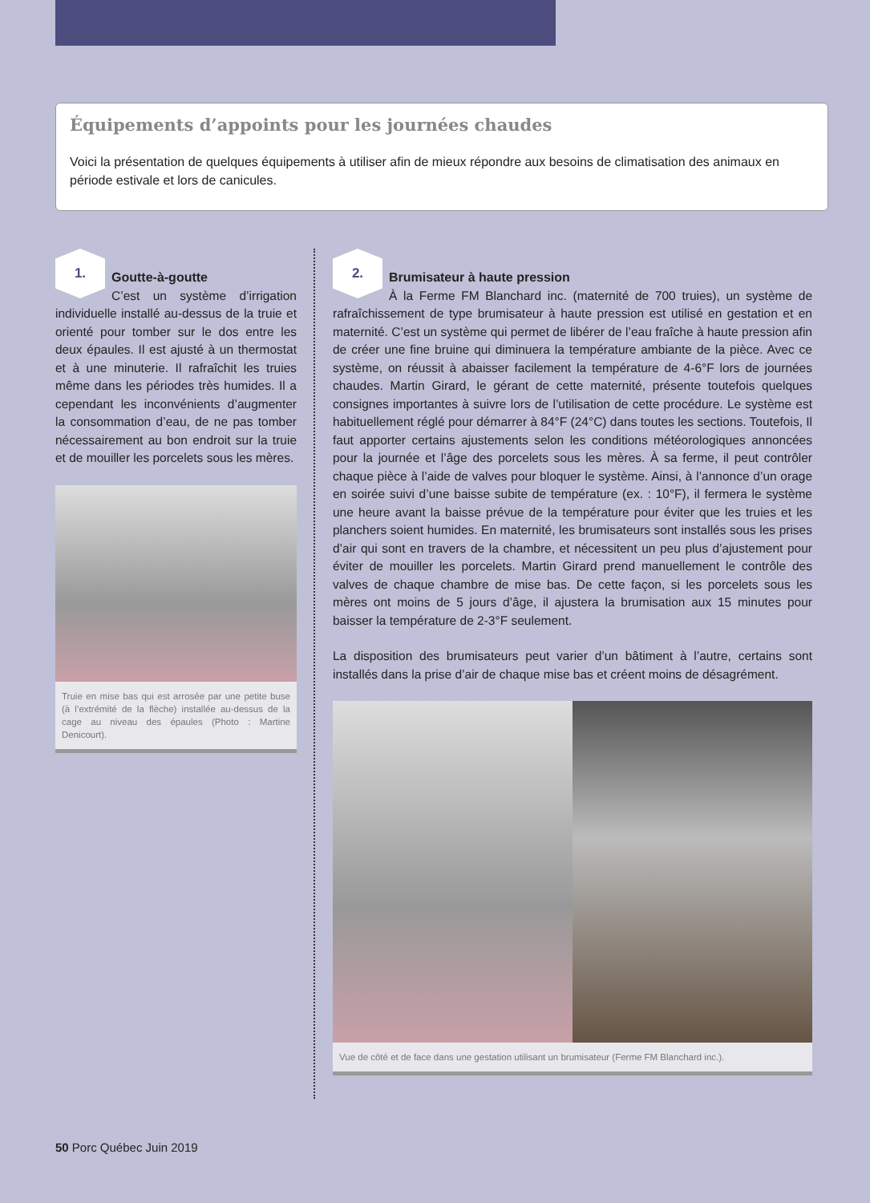Équipements d’appoints pour les journées chaudes
Voici la présentation de quelques équipements à utiliser afin de mieux répondre aux besoins de climatisation des animaux en période estivale et lors de canicules.
1.
Goutte-à-goutte
C’est un système d’irrigation individuelle installé au-dessus de la truie et orienté pour tomber sur le dos entre les deux épaules. Il est ajusté à un thermostat et à une minuterie. Il rafraîchit les truies même dans les périodes très humides. Il a cependant les inconvénients d’augmenter la consommation d’eau, de ne pas tomber nécessairement au bon endroit sur la truie et de mouiller les porcelets sous les mères.
Truie en mise bas qui est arrosée par une petite buse (à l’extrémité de la flèche) installée au-dessus de la cage au niveau des épaules (Photo : Martine Denicourt).
2.
Brumisateur à haute pression
À la Ferme FM Blanchard inc. (maternité de 700 truies), un système de rafraîchissement de type brumisateur à haute pression est utilisé en gestation et en maternité. C’est un système qui permet de libérer de l’eau fraîche à haute pression afin de créer une fine bruine qui diminuera la température ambiante de la pièce. Avec ce système, on réussit à abaisser facilement la température de 4-6°F lors de journées chaudes. Martin Girard, le gérant de cette maternité, présente toutefois quelques consignes importantes à suivre lors de l’utilisation de cette procédure. Le système est habituellement réglé pour démarrer à 84°F (24°C) dans toutes les sections. Toutefois, Il faut apporter certains ajustements selon les conditions météorologiques annoncées pour la journée et l’âge des porcelets sous les mères. À sa ferme, il peut contrôler chaque pièce à l’aide de valves pour bloquer le système. Ainsi, à l’annonce d’un orage en soirée suivi d’une baisse subite de température (ex. : 10°F), il fermera le système une heure avant la baisse prévue de la température pour éviter que les truies et les planchers soient humides. En maternité, les brumisateurs sont installés sous les prises d’air qui sont en travers de la chambre, et nécessitent un peu plus d’ajustement pour éviter de mouiller les porcelets. Martin Girard prend manuellement le contrôle des valves de chaque chambre de mise bas. De cette façon, si les porcelets sous les mères ont moins de 5 jours d’âge, il ajustera la brumisation aux 15 minutes pour baisser la température de 2-3°F seulement.
La disposition des brumisateurs peut varier d’un bâtiment à l’autre, certains sont installés dans la prise d’air de chaque mise bas et créent moins de désagrément.
Vue de côté et de face dans une gestation utilisant un brumisateur (Ferme FM Blanchard inc.).
50 Porc Québec Juin 2019